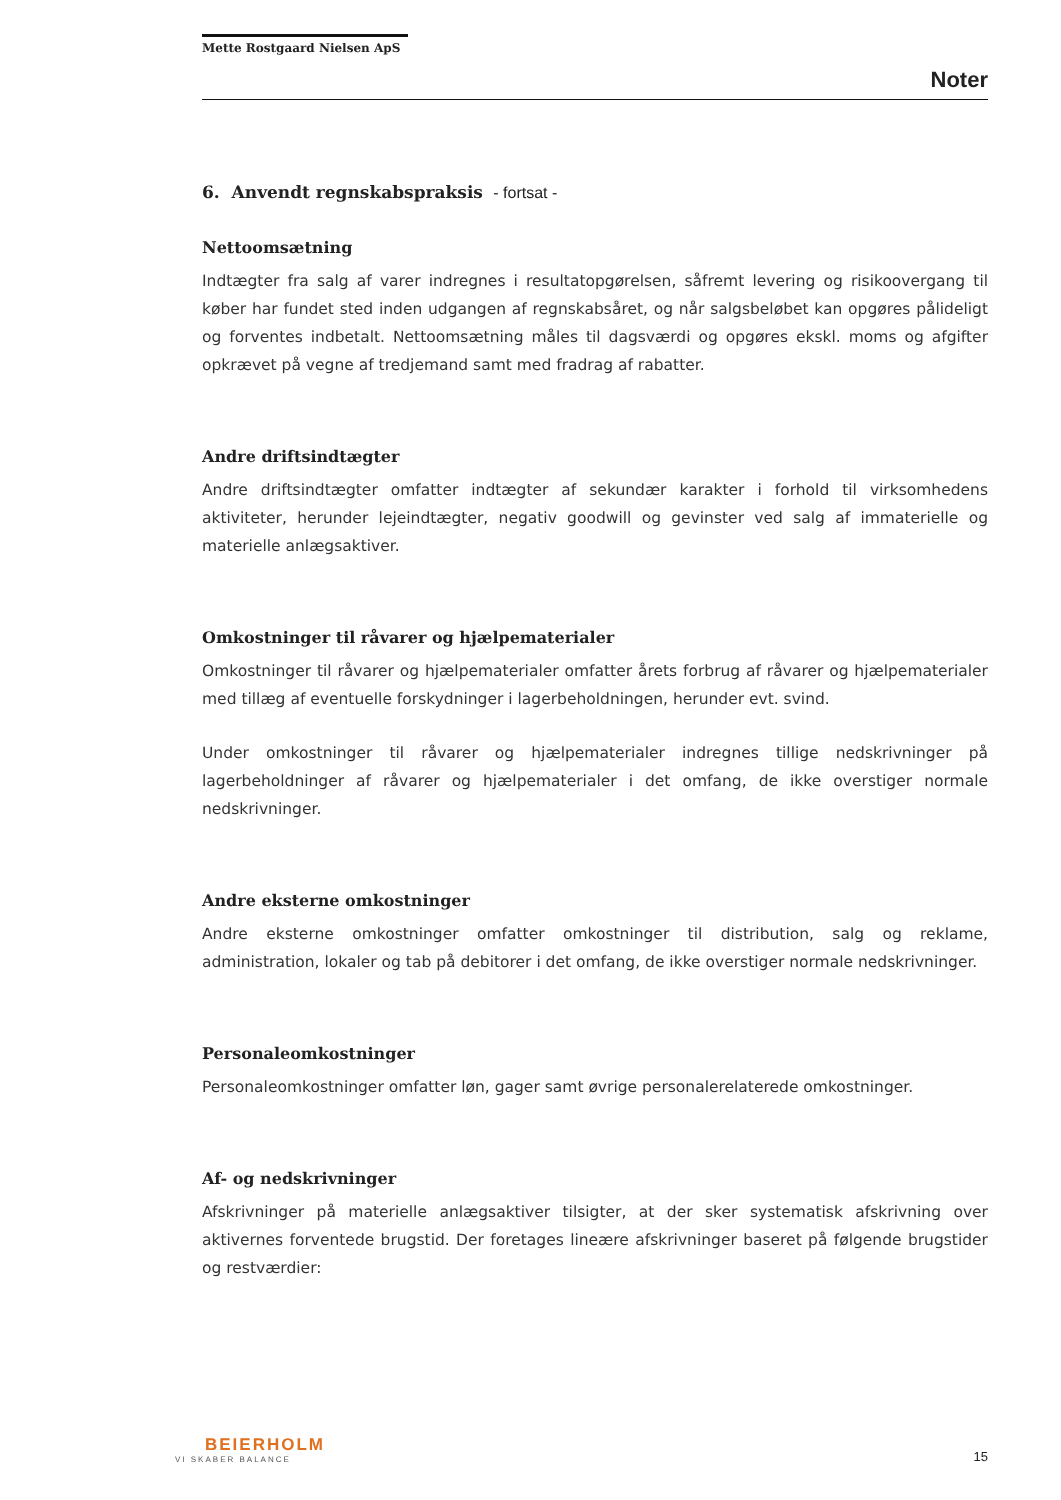Mette Rostgaard Nielsen ApS
Noter
6. Anvendt regnskabspraksis - fortsat -
Nettoomsætning
Indtægter fra salg af varer indregnes i resultatopgørelsen, såfremt levering og risikoovergang til køber har fundet sted inden udgangen af regnskabsåret, og når salgsbeløbet kan opgøres pålideligt og forventes indbetalt. Nettoomsætning måles til dagsværdi og opgøres ekskl. moms og afgifter opkrævet på vegne af tredjemand samt med fradrag af rabatter.
Andre driftsindtægter
Andre driftsindtægter omfatter indtægter af sekundær karakter i forhold til virksomhedens aktiviteter, herunder lejeindtægter, negativ goodwill og gevinster ved salg af immaterielle og materielle anlægsaktiver.
Omkostninger til råvarer og hjælpematerialer
Omkostninger til råvarer og hjælpematerialer omfatter årets forbrug af råvarer og hjælpematerialer med tillæg af eventuelle forskydninger i lagerbeholdningen, herunder evt. svind.
Under omkostninger til råvarer og hjælpematerialer indregnes tillige nedskrivninger på lagerbeholdninger af råvarer og hjælpematerialer i det omfang, de ikke overstiger normale nedskrivninger.
Andre eksterne omkostninger
Andre eksterne omkostninger omfatter omkostninger til distribution, salg og reklame, administration, lokaler og tab på debitorer i det omfang, de ikke overstiger normale nedskrivninger.
Personaleomkostninger
Personaleomkostninger omfatter løn, gager samt øvrige personalerelaterede omkostninger.
Af- og nedskrivninger
Afskrivninger på materielle anlægsaktiver tilsigter, at der sker systematisk afskrivning over aktivernes forventede brugstid. Der foretages lineære afskrivninger baseret på følgende brugstider og restværdier:
BEIERHOLM
VI SKABER BALANCE
15